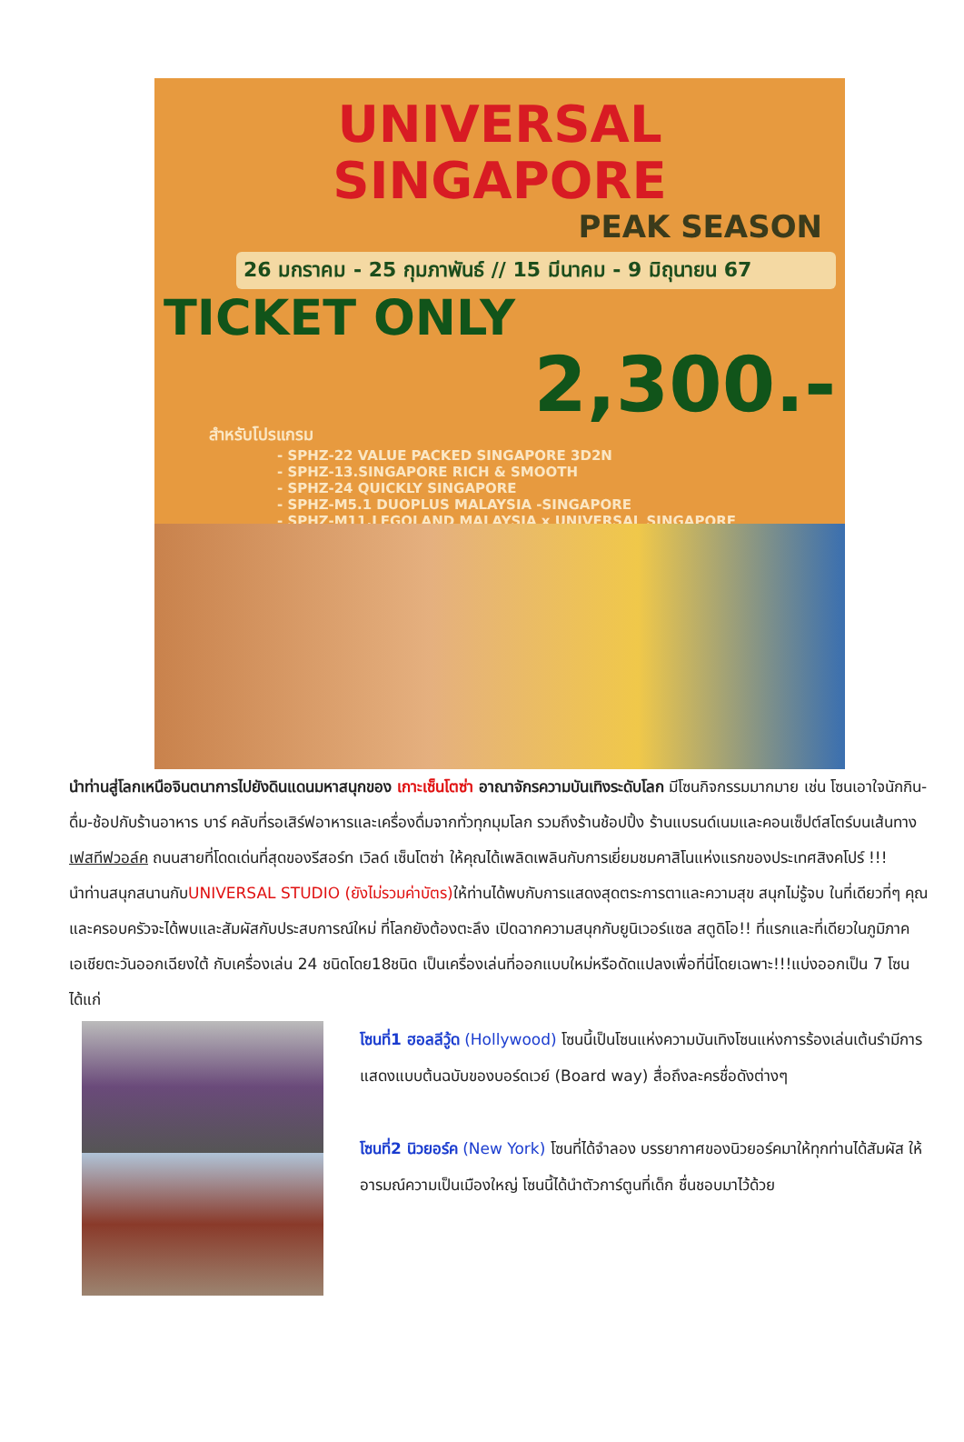UNIVERSAL SINGAPORE
PEAK SEASON
26 มกราคม - 25 กุมภาพันธ์ // 15 มีนาคม - 9 มิถุนายน 67
TICKET ONLY
2,300.-
สำหรับโปรแกรม
- SPHZ-22 VALUE PACKED SINGAPORE 3D2N
- SPHZ-13.SINGAPORE RICH & SMOOTH
- SPHZ-24 QUICKLY SINGAPORE
- SPHZ-M5.1 DUOPLUS MALAYSIA -SINGAPORE
- SPHZ-M11.LEGOLAND MALAYSIA x UNIVERSAL SINGAPORE
นำท่านสู่โลกเหนือจินตนาการไปยังดินแดนมหาสนุกของ เกาะเซ็นโตซ่า อาณาจักรความบันเทิงระดับโลก มีโซนกิจกรรมมากมาย เช่น โซนเอาใจนักกิน-ดื่ม-ช้อปกับร้านอาหาร บาร์ คลับที่รอเสิร์ฟอาหารและเครื่องดื่มจากทั่วทุกมุมโลก รวมถึงร้านช้อปปิ้ง ร้านแบรนด์เนมและคอนเซ็ปต์สโตร์บนเส้นทางเฟสทีฟวอล์ค ถนนสายที่โดดเด่นที่สุดของรีสอร์ท เวิลด์ เซ็นโตซ่า ให้คุณได้เพลิดเพลินกับการเยี่ยมชมคาสิโนแห่งแรกของประเทศสิงคโปร์ !!!
นำท่านสนุกสนานกับUNIVERSAL STUDIO (ยังไม่รวมค่าบัตร) ให้ท่านได้พบกับการแสดงสุดตระการตาและความสุข สนุกไม่รู้จบ ในที่เดียวที่ๆ คุณและครอบครัวจะได้พบและสัมผัสกับประสบการณ์ใหม่ ที่โลกยังต้องตะลึง เปิดฉากความสนุกกับยูนิเวอร์แซล สตูดิโอ!! ที่แรกและที่เดียวในภูมิภาคเอเชียตะวันออกเฉียงใต้ กับเครื่องเล่น 24 ชนิดโดย18ชนิด เป็นเครื่องเล่นที่ออกแบบใหม่หรือดัดแปลงเพื่อที่นี่โดยเฉพาะ!!!แบ่งออกเป็น 7 โซน ได้แก่
โซนที่1 ฮอลลีวู้ด (Hollywood) โซนนี้เป็นโซนแห่งความบันเทิงโซนแห่งการร้องเล่นเต้นรำมีการแสดงแบบต้นฉบับของบอร์ดเวย์ (Board way) สื่อถึงละครชื่อดังต่างๆ
โซนที่2 นิวยอร์ค (New York) โซนที่ได้จำลอง บรรยากาศของนิวยอร์คมาให้ทุกท่านได้สัมผัส ให้อารมณ์ความเป็นเมืองใหญ่ โซนนี้ได้นำตัวการ์ตูนที่เด็ก ชื่นชอบมาไว้ด้วย